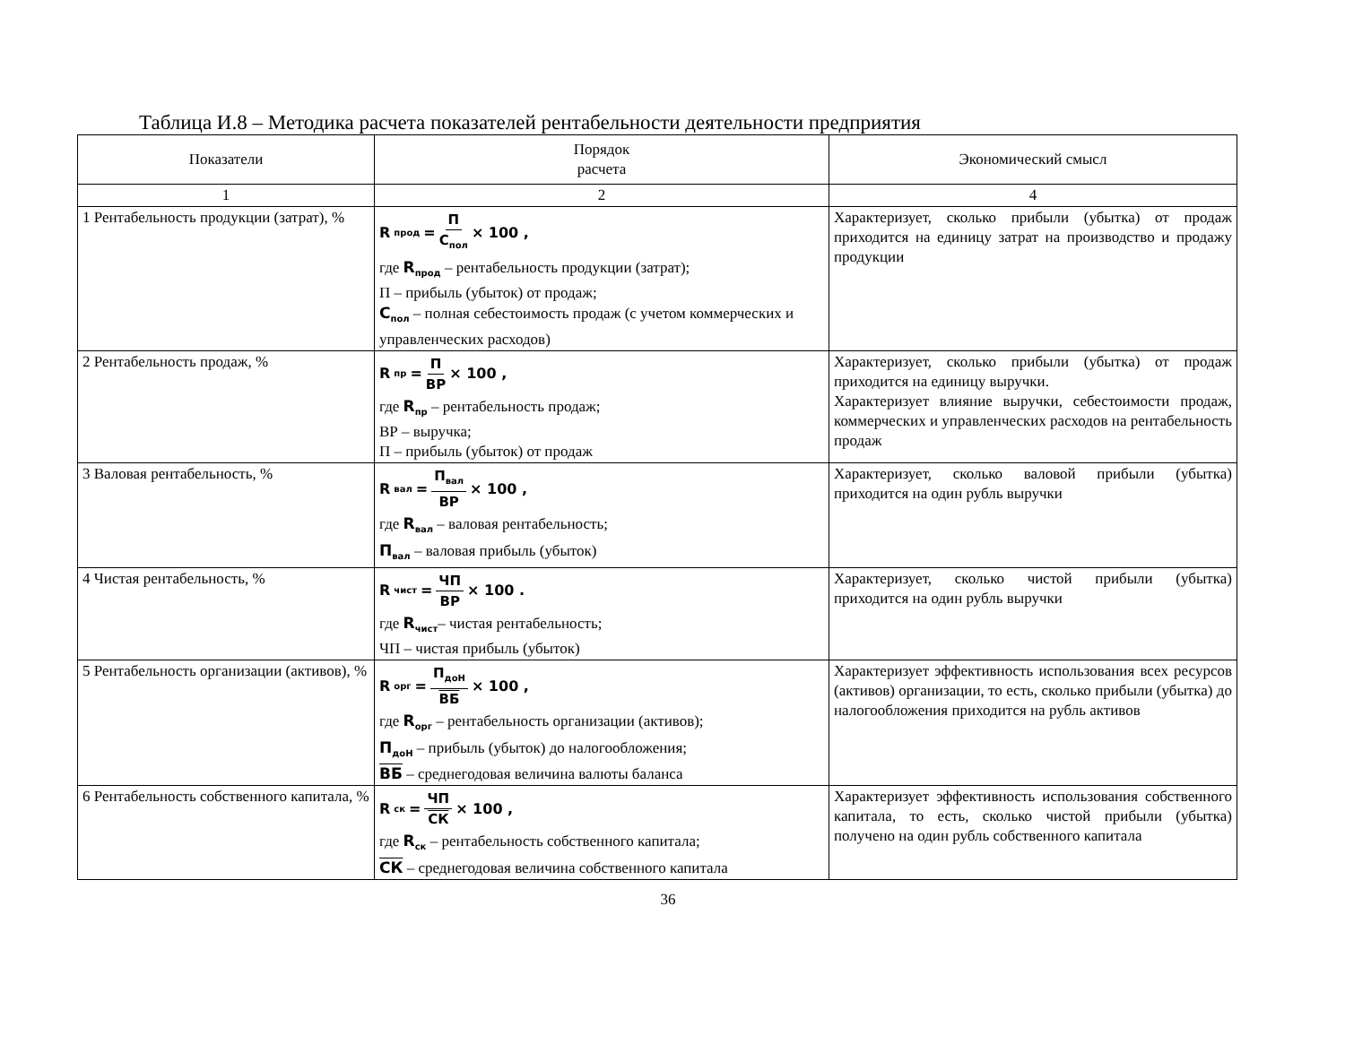Таблица И.8 – Методика расчета показателей рентабельности деятельности предприятия
| Показатели | Порядок расчета | Экономический смысл |
| --- | --- | --- |
| 1 | 2 | 4 |
| 1 Рентабельность продукции (затрат), % | R<sub>прод</sub> = П С<sub>пол</sub> × 100 , где R<sub>прод</sub> – рентабельность продукции (затрат); П – прибыль (убыток) от продаж; С<sub>пол</sub> – полная себестоимость продаж (с учетом коммерческих и управленческих расходов) | Характеризует, сколько прибыли (убытка) от продаж приходится на единицу затрат на производство и продажу продукции |
| 2 Рентабельность продаж, % | R<sub>пр</sub> = П ВР × 100 , где R<sub>пр</sub> – рентабельность продаж; ВР – выручка; П – прибыль (убыток) от продаж | Характеризует, сколько прибыли (убытка) от продаж приходится на единицу выручки. Характеризует влияние выручки, себестоимости продаж, коммерческих и управленческих расходов на рентабельность продаж |
| 3 Валовая рентабельность, % | R<sub>вал</sub> = П<sub>вал</sub> ВР × 100 , где R<sub>вал</sub> – валовая рентабельность; П<sub>вал</sub> – валовая прибыль (убыток) | Характеризует, сколько валовой прибыли (убытка) приходится на один рубль выручки |
| 4 Чистая рентабельность, % | R<sub>чист</sub> = ЧП ВР × 100 . где R<sub>чист</sub> – чистая рентабельность; ЧП – чистая прибыль (убыток) | Характеризует, сколько чистой прибыли (убытка) приходится на один рубль выручки |
| 5 Рентабельность организации (активов), % | R<sub>орг</sub> = П<sub>доН</sub> ВБ × 100 , где R<sub>орг</sub> – рентабельность организации (активов); П<sub>доН</sub> – прибыль (убыток) до налогообложения; ВБ – среднегодовая величина валюты баланса | Характеризует эффективность использования всех ресурсов (активов) организации, то есть, сколько прибыли (убытка) до налогообложения приходится на рубль активов |
| 6 Рентабельность собственного капитала, % | R<sub>ск</sub> = ЧП СК × 100 , где R<sub>ск</sub> – рентабельность собственного капитала; СК – среднегодовая величина собственного капитала | Характеризует эффективность использования собственного капитала, то есть, сколько чистой прибыли (убытка) получено на один рубль собственного капитала |
36